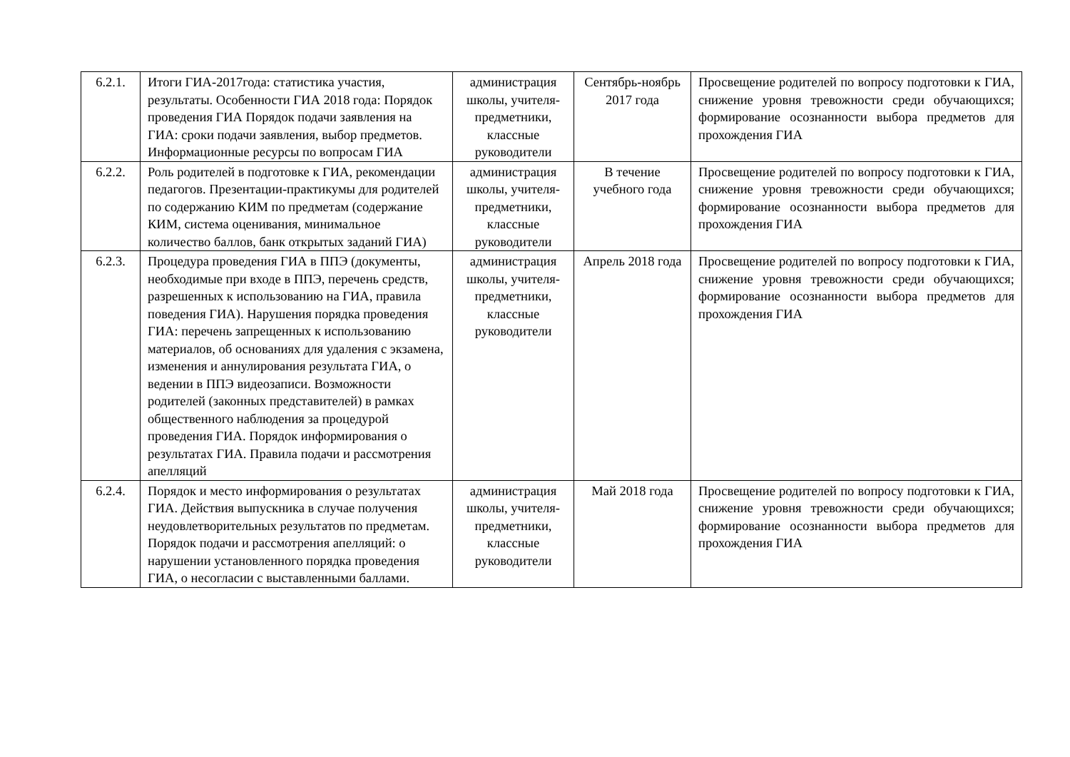| 6.2.1. | Итоги ГИА-2017года: статистика участия, результаты. Особенности ГИА 2018 года: Порядок проведения ГИА Порядок подачи заявления на ГИА: сроки подачи заявления, выбор предметов. Информационные ресурсы по вопросам ГИА | администрация школы, учителя-предметники, классные руководители | Сентябрь-ноябрь 2017 года | Просвещение родителей по вопросу подготовки к ГИА, снижение уровня тревожности среди обучающихся; формирование осознанности выбора предметов для прохождения ГИА |
| 6.2.2. | Роль родителей в подготовке к ГИА, рекомендации педагогов. Презентации-практикумы для родителей по содержанию КИМ по предметам (содержание КИМ, система оценивания, минимальное количество баллов, банк открытых заданий ГИА) | администрация школы, учителя-предметники, классные руководители | В течение учебного года | Просвещение родителей по вопросу подготовки к ГИА, снижение уровня тревожности среди обучающихся; формирование осознанности выбора предметов для прохождения ГИА |
| 6.2.3. | Процедура проведения ГИА в ППЭ (документы, необходимые при входе в ППЭ, перечень средств, разрешенных к использованию на ГИА, правила поведения ГИА). Нарушения порядка проведения ГИА: перечень запрещенных к использованию материалов, об основаниях для удаления с экзамена, изменения и аннулирования результата ГИА, о ведении в ППЭ видеозаписи. Возможности родителей (законных представителей) в рамках общественного наблюдения за процедурой проведения ГИА. Порядок информирования о результатах ГИА. Правила подачи и рассмотрения апелляций | администрация школы, учителя-предметники, классные руководители | Апрель 2018 года | Просвещение родителей по вопросу подготовки к ГИА, снижение уровня тревожности среди обучающихся; формирование осознанности выбора предметов для прохождения ГИА |
| 6.2.4. | Порядок и место информирования о результатах ГИА. Действия выпускника в случае получения неудовлетворительных результатов по предметам. Порядок подачи и рассмотрения апелляций: о нарушении установленного порядка проведения ГИА, о несогласии с выставленными баллами. | администрация школы, учителя-предметники, классные руководители | Май 2018 года | Просвещение родителей по вопросу подготовки к ГИА, снижение уровня тревожности среди обучающихся; формирование осознанности выбора предметов для прохождения ГИА |